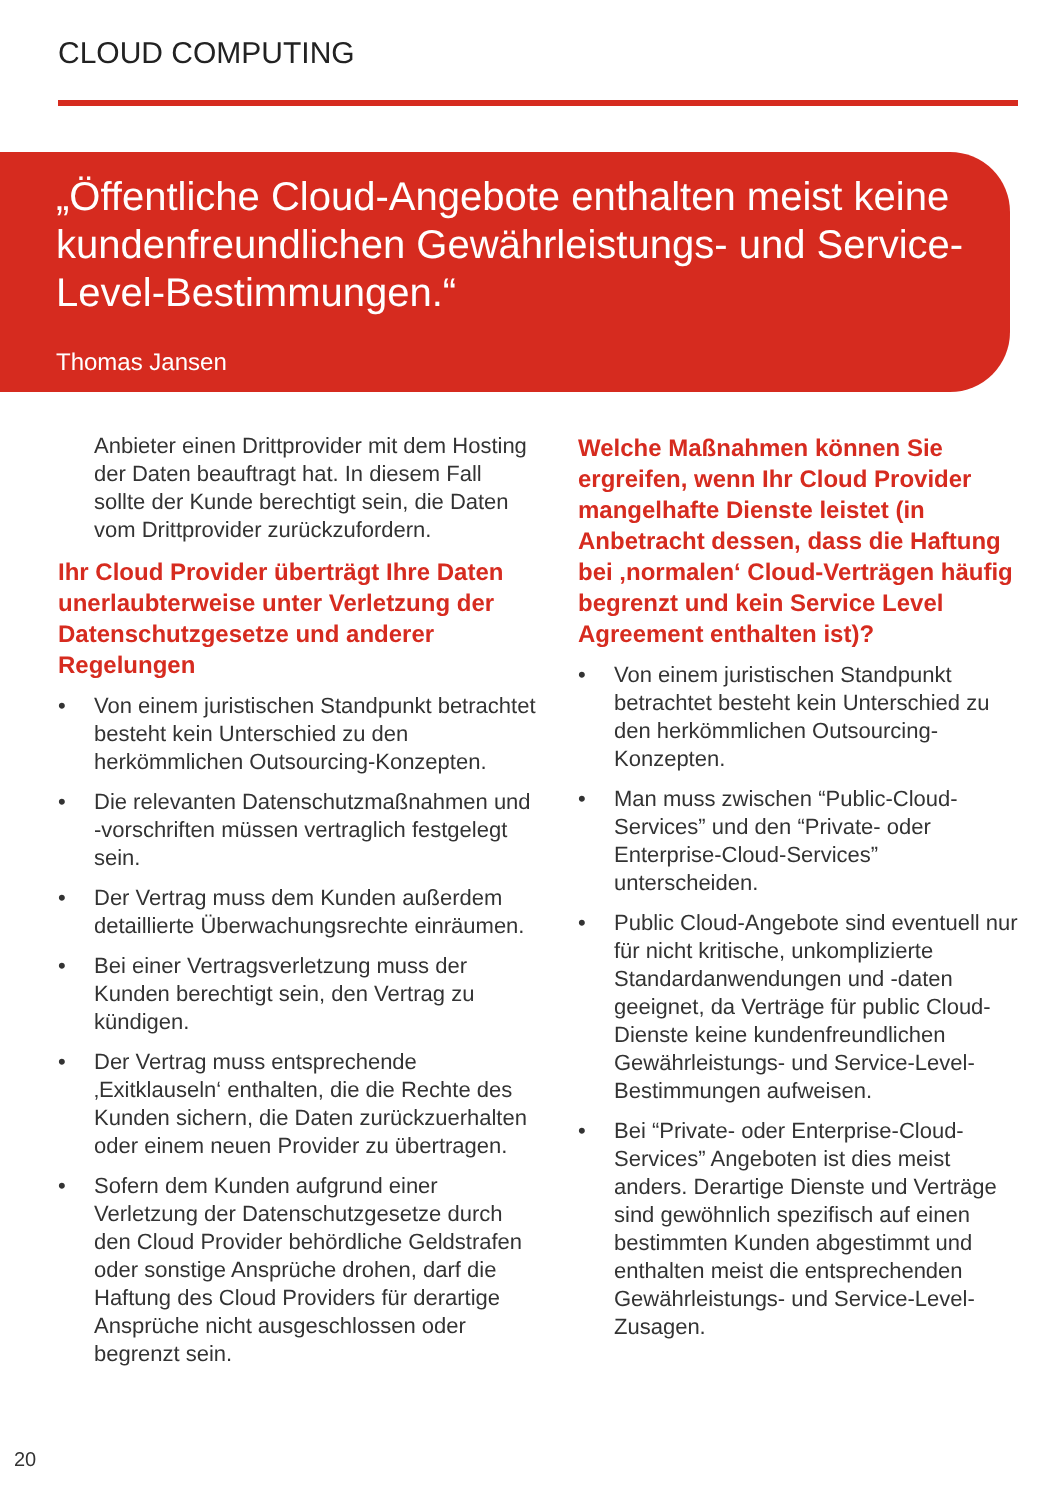CLOUD COMPUTING
„Öffentliche Cloud-Angebote enthalten meist keine kundenfreundlichen Gewährleistungs- und Service-Level-Bestimmungen.“
Thomas Jansen
Anbieter einen Drittprovider mit dem Hosting der Daten beauftragt hat. In diesem Fall sollte der Kunde berechtigt sein, die Daten vom Drittprovider zurückzufordern.
Ihr Cloud Provider überträgt Ihre Daten unerlaubterweise unter Verletzung der Datenschutzgesetze und anderer Regelungen
• Von einem juristischen Standpunkt betrachtet besteht kein Unterschied zu den herkömmlichen Outsourcing-Konzepten.
• Die relevanten Datenschutzmaßnahmen und -vorschriften müssen vertraglich festgelegt sein.
• Der Vertrag muss dem Kunden außerdem detaillierte Überwachungsrechte einräumen.
• Bei einer Vertragsverletzung muss der Kunden berechtigt sein, den Vertrag zu kündigen.
• Der Vertrag muss entsprechende ‚Exitklauseln‘ enthalten, die die Rechte des Kunden sichern, die Daten zurückzuerhalten oder einem neuen Provider zu übertragen.
• Sofern dem Kunden aufgrund einer Verletzung der Datenschutzgesetze durch den Cloud Provider behördliche Geldstrafen oder sonstige Ansprüche drohen, darf die Haftung des Cloud Providers für derartige Ansprüche nicht ausgeschlossen oder begrenzt sein.
Welche Maßnahmen können Sie ergreifen, wenn Ihr Cloud Provider mangelhafte Dienste leistet (in Anbetracht dessen, dass die Haftung bei ‚normalen‘ Cloud-Verträgen häufig begrenzt und kein Service Level Agreement enthalten ist)?
• Von einem juristischen Standpunkt betrachtet besteht kein Unterschied zu den herkömmlichen Outsourcing-Konzepten.
• Man muss zwischen “Public-Cloud-Services” und den “Private- oder Enterprise-Cloud-Services” unterscheiden.
• Public Cloud-Angebote sind eventuell nur für nicht kritische, unkomplizierte Standardanwendungen und -daten geeignet, da Verträge für public Cloud-Dienste keine kundenfreundlichen Gewährleistungs- und Service-Level-Bestimmungen aufweisen.
• Bei “Private- oder Enterprise-Cloud-Services” Angeboten ist dies meist anders. Derartige Dienste und Verträge sind gewöhnlich spezifisch auf einen bestimmten Kunden abgestimmt und enthalten meist die entsprechenden Gewährleistungs- und Service-Level-Zusagen.
20